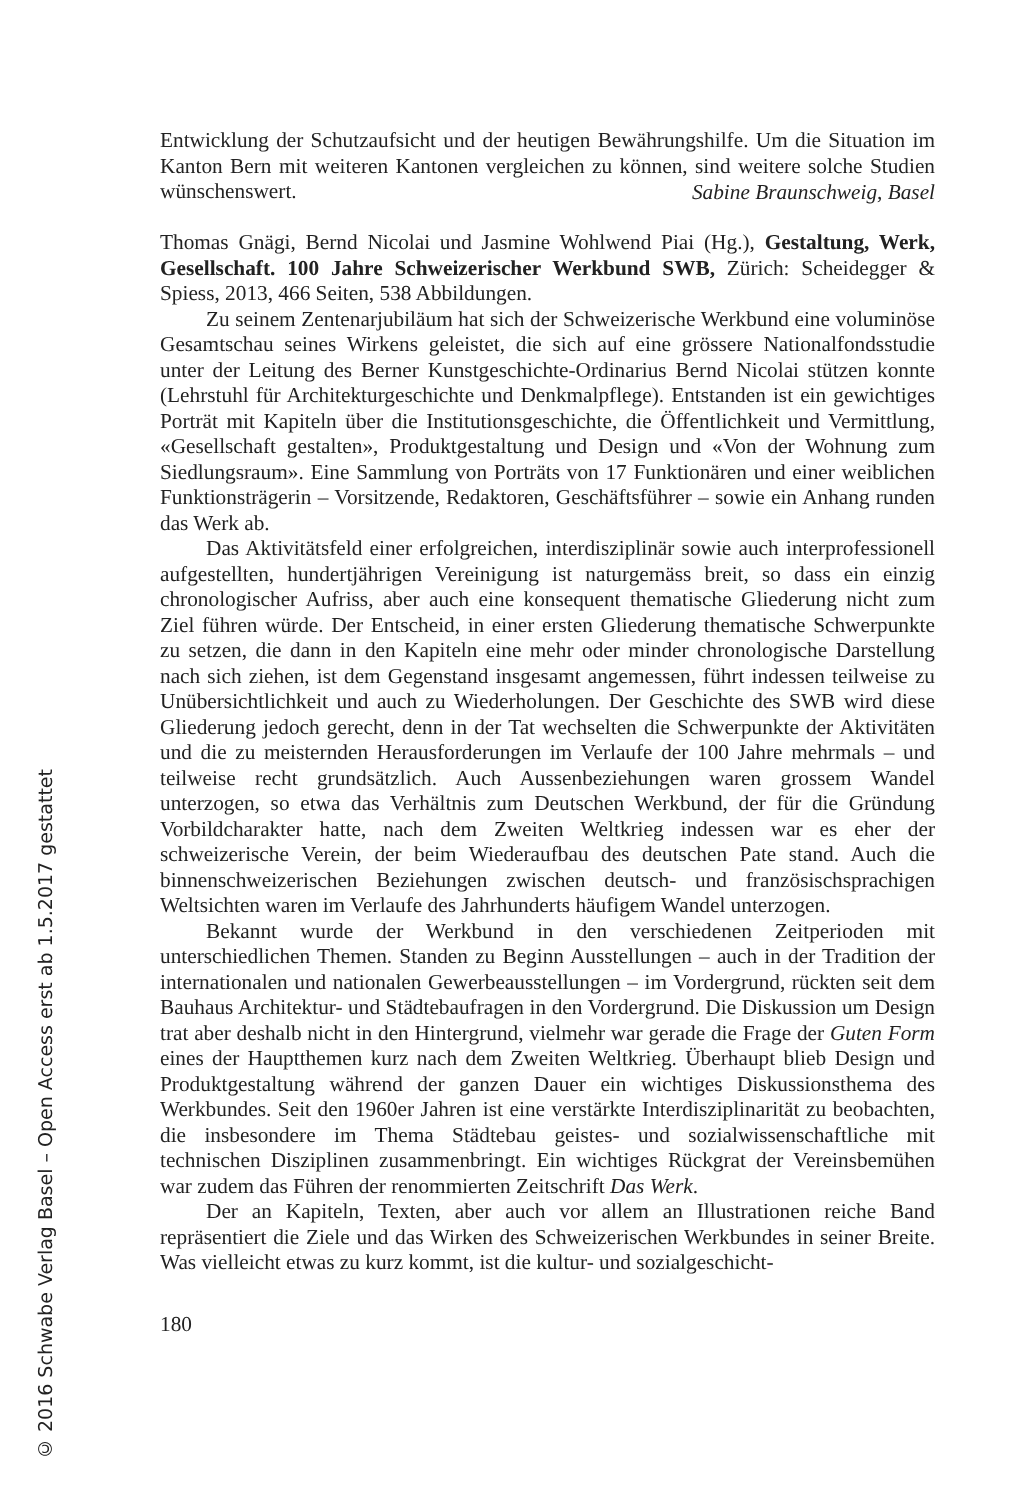© 2016 Schwabe Verlag Basel – Open Access erst ab 1.5.2017 gestattet
Entwicklung der Schutzaufsicht und der heutigen Bewährungshilfe. Um die Situation im Kanton Bern mit weiteren Kantonen vergleichen zu können, sind weitere solche Studien wünschenswert.
Sabine Braunschweig, Basel
Thomas Gnägi, Bernd Nicolai und Jasmine Wohlwend Piai (Hg.), Gestaltung, Werk, Gesellschaft. 100 Jahre Schweizerischer Werkbund SWB, Zürich: Scheidegger & Spiess, 2013, 466 Seiten, 538 Abbildungen.
Zu seinem Zentenarjubiläum hat sich der Schweizerische Werkbund eine voluminöse Gesamtschau seines Wirkens geleistet, die sich auf eine grössere Nationalfondsstudie unter der Leitung des Berner Kunstgeschichte-Ordinarius Bernd Nicolai stützen konnte (Lehrstuhl für Architekturgeschichte und Denkmalpflege). Entstanden ist ein gewichtiges Porträt mit Kapiteln über die Institutionsgeschichte, die Öffentlichkeit und Vermittlung, «Gesellschaft gestalten», Produktgestaltung und Design und «Von der Wohnung zum Siedlungsraum». Eine Sammlung von Porträts von 17 Funktionären und einer weiblichen Funktionsträgerin – Vorsitzende, Redaktoren, Geschäftsführer – sowie ein Anhang runden das Werk ab.
Das Aktivitätsfeld einer erfolgreichen, interdisziplinär sowie auch interprofessionell aufgestellten, hundertjährigen Vereinigung ist naturgemäss breit, so dass ein einzig chronologischer Aufriss, aber auch eine konsequent thematische Gliederung nicht zum Ziel führen würde. Der Entscheid, in einer ersten Gliederung thematische Schwerpunkte zu setzen, die dann in den Kapiteln eine mehr oder minder chronologische Darstellung nach sich ziehen, ist dem Gegenstand insgesamt angemessen, führt indessen teilweise zu Unübersichtlichkeit und auch zu Wiederholungen. Der Geschichte des SWB wird diese Gliederung jedoch gerecht, denn in der Tat wechselten die Schwerpunkte der Aktivitäten und die zu meisternden Herausforderungen im Verlaufe der 100 Jahre mehrmals – und teilweise recht grundsätzlich. Auch Aussenbeziehungen waren grossem Wandel unterzogen, so etwa das Verhältnis zum Deutschen Werkbund, der für die Gründung Vorbildcharakter hatte, nach dem Zweiten Weltkrieg indessen war es eher der schweizerische Verein, der beim Wiederaufbau des deutschen Pate stand. Auch die binnenschweizerischen Beziehungen zwischen deutsch- und französischsprachigen Weltsichten waren im Verlaufe des Jahrhunderts häufigem Wandel unterzogen.
Bekannt wurde der Werkbund in den verschiedenen Zeitperioden mit unterschiedlichen Themen. Standen zu Beginn Ausstellungen – auch in der Tradition der internationalen und nationalen Gewerbeausstellungen – im Vordergrund, rückten seit dem Bauhaus Architektur- und Städtebaufragen in den Vordergrund. Die Diskussion um Design trat aber deshalb nicht in den Hintergrund, vielmehr war gerade die Frage der Guten Form eines der Hauptthemen kurz nach dem Zweiten Weltkrieg. Überhaupt blieb Design und Produktgestaltung während der ganzen Dauer ein wichtiges Diskussionsthema des Werkbundes. Seit den 1960er Jahren ist eine verstärkte Interdisziplinarität zu beobachten, die insbesondere im Thema Städtebau geistes- und sozialwissenschaftliche mit technischen Disziplinen zusammenbringt. Ein wichtiges Rückgrat der Vereinsbemühen war zudem das Führen der renommierten Zeitschrift Das Werk.
Der an Kapiteln, Texten, aber auch vor allem an Illustrationen reiche Band repräsentiert die Ziele und das Wirken des Schweizerischen Werkbundes in seiner Breite. Was vielleicht etwas zu kurz kommt, ist die kultur- und sozialgeschicht-
180